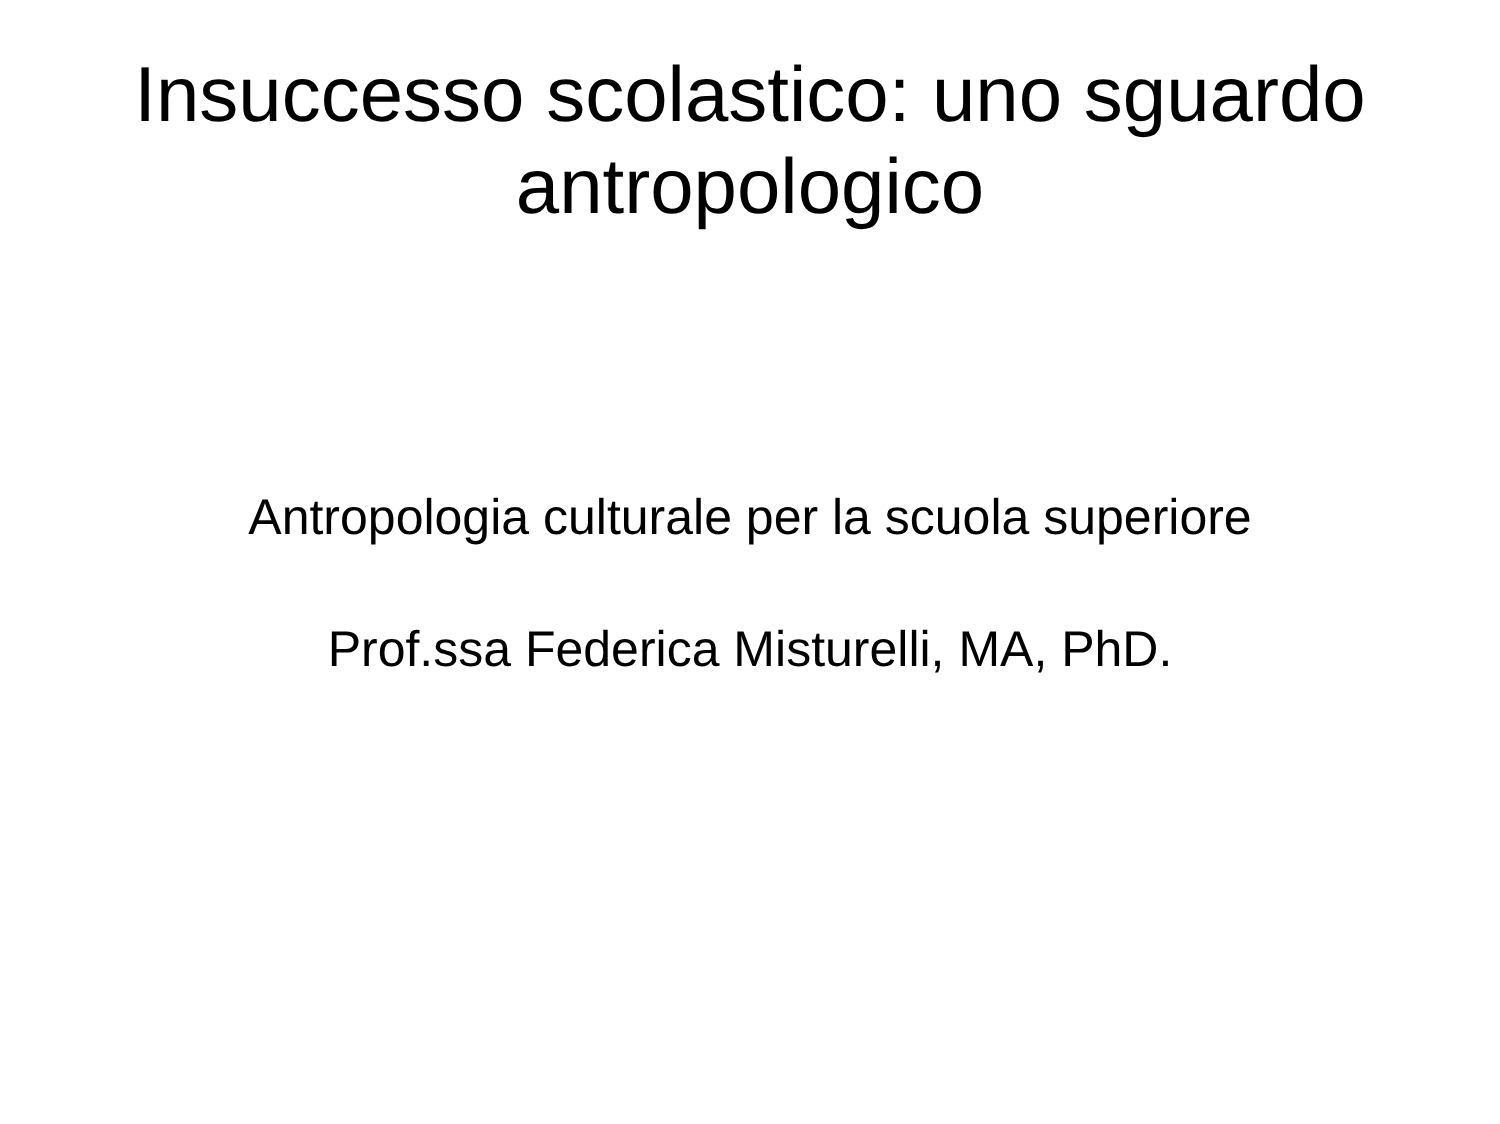Insuccesso scolastico: uno sguardo
antropologico
Antropologia culturale per la scuola superiore
Prof.ssa Federica Misturelli, MA, PhD.